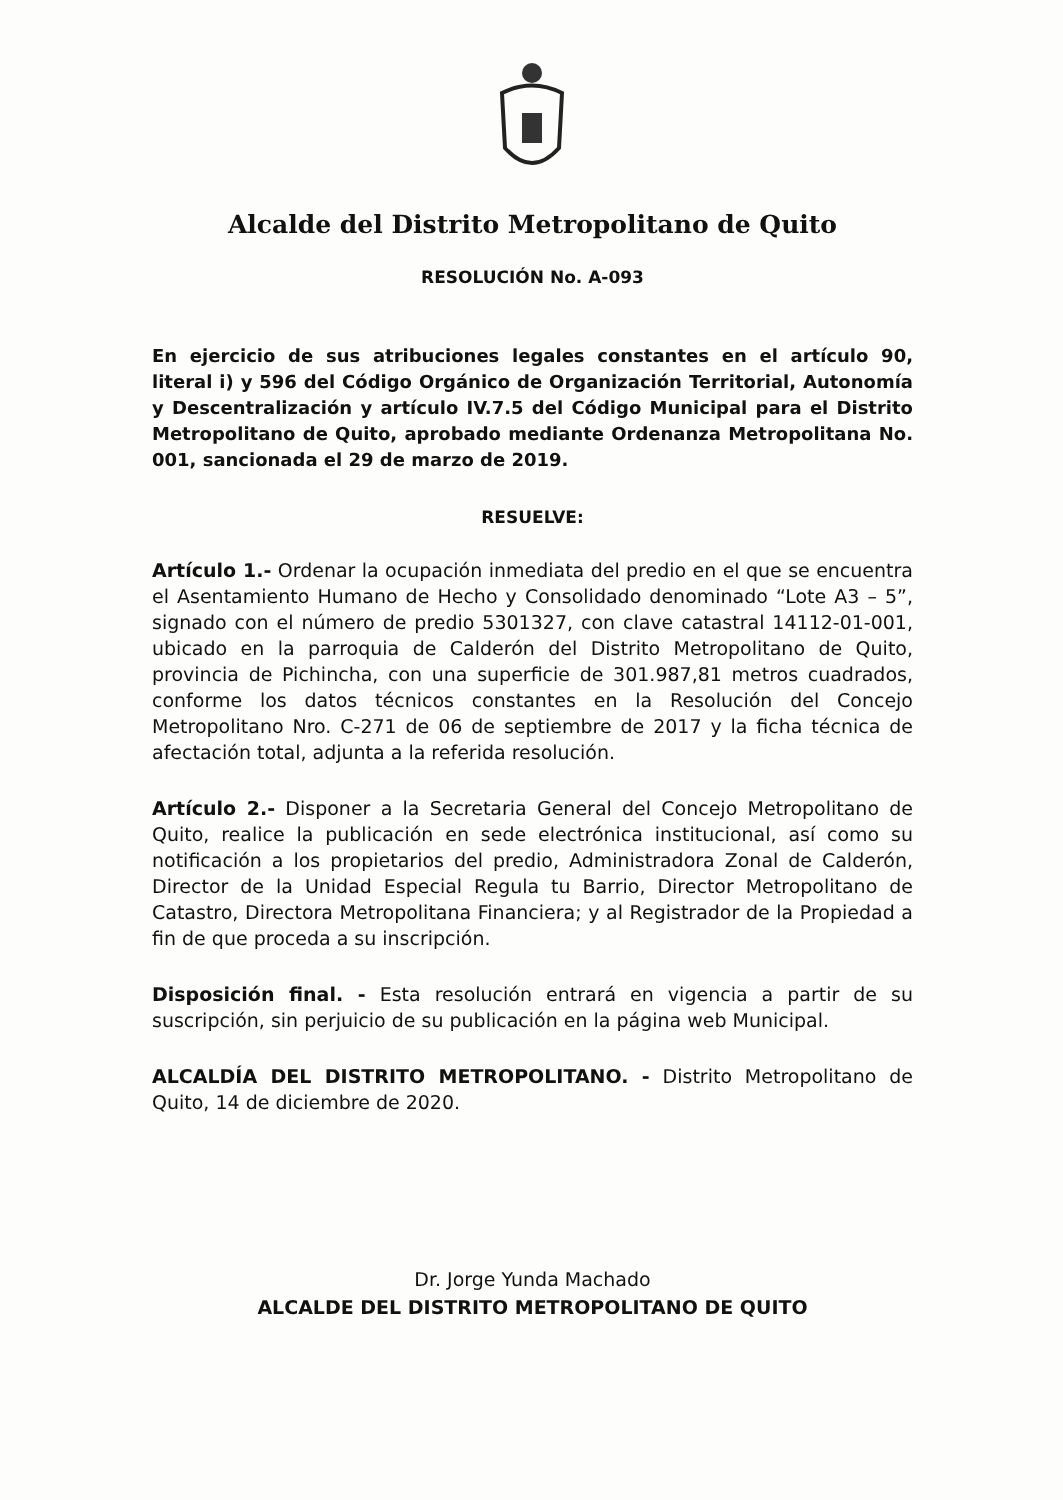Alcalde del Distrito Metropolitano de Quito
RESOLUCIÓN No. A-093
En ejercicio de sus atribuciones legales constantes en el artículo 90, literal i) y 596 del Código Orgánico de Organización Territorial, Autonomía y Descentralización y artículo IV.7.5 del Código Municipal para el Distrito Metropolitano de Quito, aprobado mediante Ordenanza Metropolitana No. 001, sancionada el 29 de marzo de 2019.
RESUELVE:
Artículo 1.- Ordenar la ocupación inmediata del predio en el que se encuentra el Asentamiento Humano de Hecho y Consolidado denominado “Lote A3 – 5”, signado con el número de predio 5301327, con clave catastral 14112-01-001, ubicado en la parroquia de Calderón del Distrito Metropolitano de Quito, provincia de Pichincha, con una superficie de 301.987,81 metros cuadrados, conforme los datos técnicos constantes en la Resolución del Concejo Metropolitano Nro. C-271 de 06 de septiembre de 2017 y la ficha técnica de afectación total, adjunta a la referida resolución.
Artículo 2.- Disponer a la Secretaria General del Concejo Metropolitano de Quito, realice la publicación en sede electrónica institucional, así como su notificación a los propietarios del predio, Administradora Zonal de Calderón, Director de la Unidad Especial Regula tu Barrio, Director Metropolitano de Catastro, Directora Metropolitana Financiera; y al Registrador de la Propiedad a fin de que proceda a su inscripción.
Disposición final. - Esta resolución entrará en vigencia a partir de su suscripción, sin perjuicio de su publicación en la página web Municipal.
ALCALDÍA DEL DISTRITO METROPOLITANO. - Distrito Metropolitano de Quito, 14 de diciembre de 2020.
Dr. Jorge Yunda Machado
ALCALDE DEL DISTRITO METROPOLITANO DE QUITO